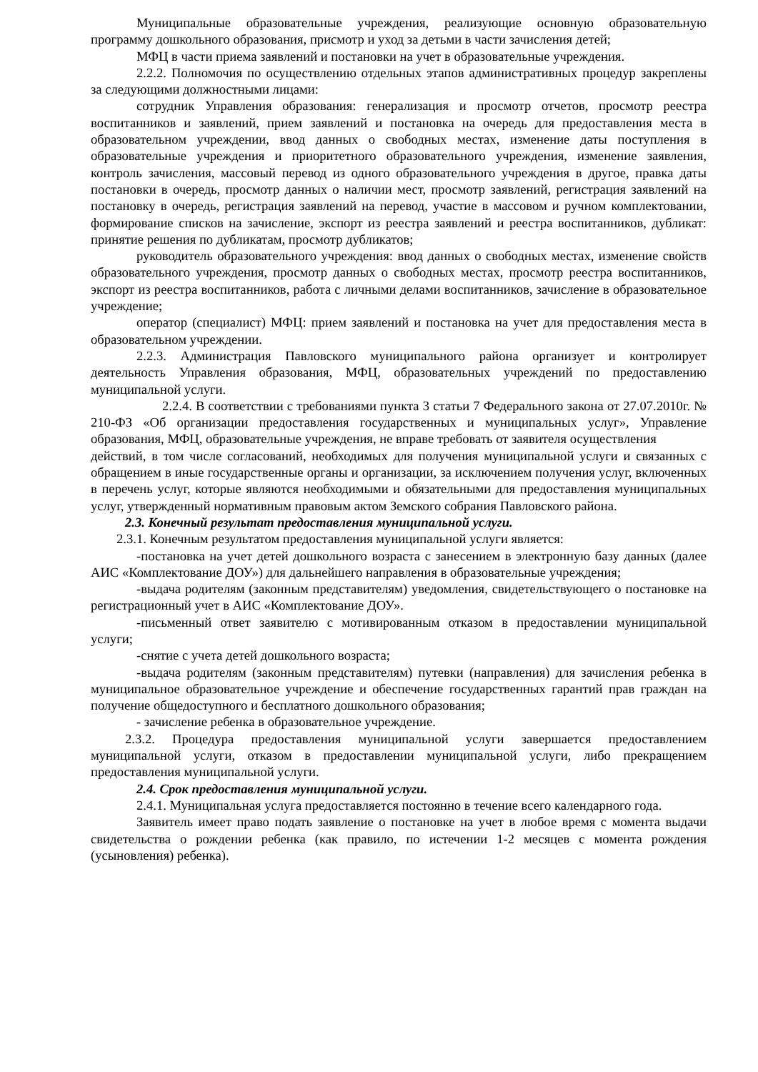Муниципальные образовательные учреждения, реализующие основную образовательную программу дошкольного образования, присмотр и уход за детьми в части зачисления детей;
МФЦ в части приема заявлений и постановки на учет в образовательные учреждения.
2.2.2. Полномочия по осуществлению отдельных этапов административных процедур закреплены за следующими должностными лицами:
сотрудник Управления образования: генерализация и просмотр отчетов, просмотр реестра воспитанников и заявлений, прием заявлений и постановка на очередь для предоставления места в образовательном учреждении, ввод данных о свободных местах, изменение даты поступления в образовательные учреждения и приоритетного образовательного учреждения, изменение заявления, контроль зачисления, массовый перевод из одного образовательного учреждения в другое, правка даты постановки в очередь, просмотр данных о наличии мест, просмотр заявлений, регистрация заявлений на постановку в очередь, регистрация заявлений на перевод, участие в массовом и ручном комплектовании, формирование списков на зачисление, экспорт из реестра заявлений и реестра воспитанников, дубликат: принятие решения по дубликатам, просмотр дубликатов;
руководитель образовательного учреждения: ввод данных о свободных местах, изменение свойств образовательного учреждения, просмотр данных о свободных местах, просмотр реестра воспитанников, экспорт из реестра воспитанников, работа с личными делами воспитанников, зачисление в образовательное учреждение;
оператор (специалист) МФЦ: прием заявлений и постановка на учет для предоставления места в образовательном учреждении.
2.2.3. Администрация Павловского муниципального района организует и контролирует деятельность Управления образования, МФЦ, образовательных учреждений по предоставлению муниципальной услуги.
2.2.4. В соответствии с требованиями пункта 3 статьи 7 Федерального закона от 27.07.2010г. № 210-ФЗ «Об организации предоставления государственных и муниципальных услуг», Управление образования, МФЦ, образовательные учреждения, не вправе требовать от заявителя осуществления
действий, в том числе согласований, необходимых для получения муниципальной услуги и связанных с обращением в иные государственные органы и организации, за исключением получения услуг, включенных в перечень услуг, которые являются необходимыми и обязательными для предоставления муниципальных услуг, утвержденный нормативным правовым актом Земского собрания Павловского района.
2.3. Конечный результат предоставления муниципальной услуги.
2.3.1. Конечным результатом предоставления муниципальной услуги является:
-постановка на учет детей дошкольного возраста с занесением в электронную базу данных (далее АИС «Комплектование ДОУ») для дальнейшего направления в образовательные учреждения;
-выдача родителям (законным представителям) уведомления, свидетельствующего о постановке на регистрационный учет в АИС «Комплектование ДОУ».
-письменный ответ заявителю с мотивированным отказом в предоставлении муниципальной услуги;
-снятие с учета детей дошкольного возраста;
-выдача родителям (законным представителям) путевки (направления) для зачисления ребенка в муниципальное образовательное учреждение и обеспечение государственных гарантий прав граждан на получение общедоступного и бесплатного дошкольного образования;
- зачисление ребенка в образовательное учреждение.
2.3.2. Процедура предоставления муниципальной услуги завершается предоставлением муниципальной услуги, отказом в предоставлении муниципальной услуги, либо прекращением предоставления муниципальной услуги.
2.4. Срок предоставления муниципальной услуги.
2.4.1. Муниципальная услуга предоставляется постоянно в течение всего календарного года.
Заявитель имеет право подать заявление о постановке на учет в любое время с момента выдачи свидетельства о рождении ребенка (как правило, по истечении 1-2 месяцев с момента рождения (усыновления) ребенка).